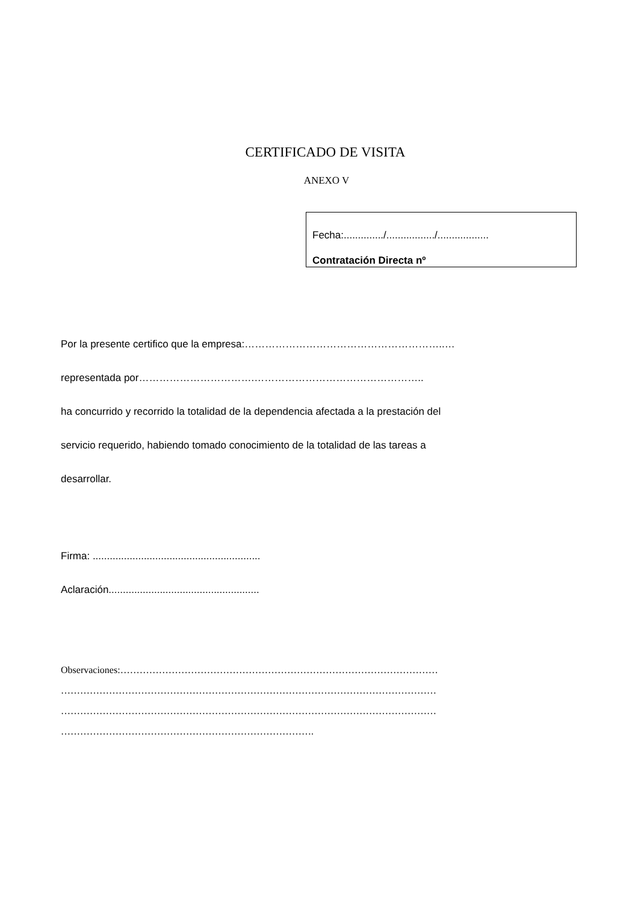CERTIFICADO DE VISITA
ANEXO V
Fecha:............../................./..................
Contratación Directa nº
Por la presente certifico que la empresa:…………………………………………………..…
representada por…………………………….…………………………………………..
ha concurrido y recorrido la totalidad de la dependencia afectada a la prestación del
servicio requerido, habiendo tomado conocimiento de la totalidad de las tareas a
desarrollar.
Firma: ...........................................................
Aclaración.....................................................
Observaciones:………………………………………………………………………………………
………………………………………………………………………………………………………
………………………………………………………………………………………………………
…………………………………………………………………….